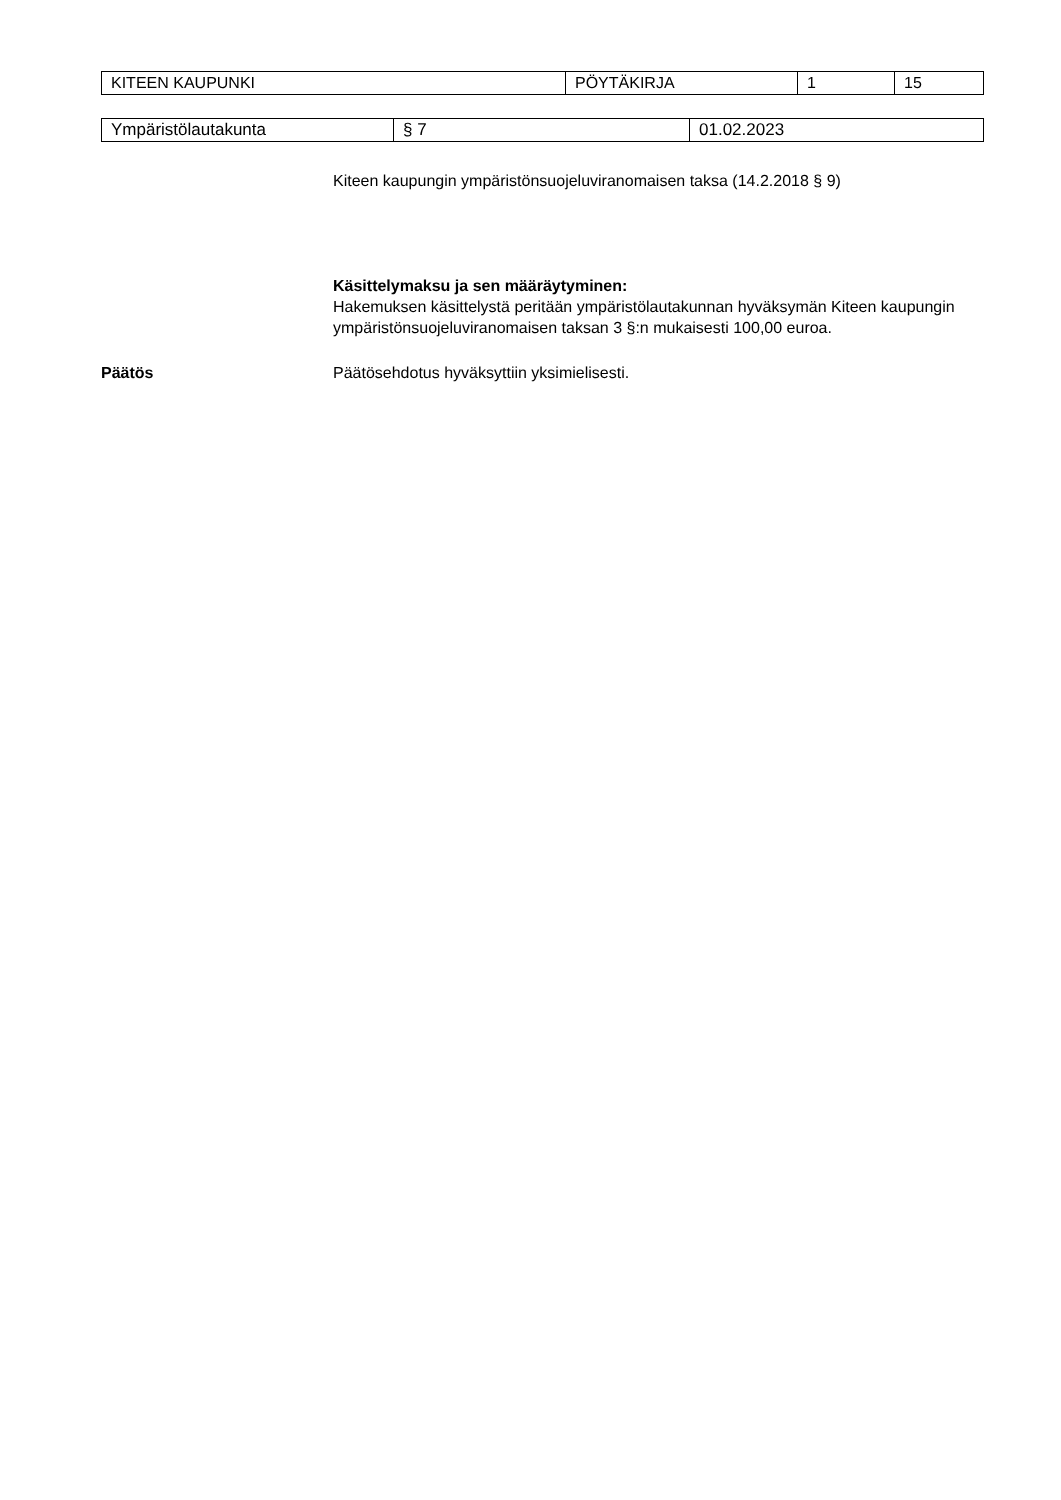| KITEEN KAUPUNKI | PÖYTÄKIRJA | 1 | 15 |
| Ympäristölautakunta | § 7 | 01.02.2023 |
Kiteen kaupungin ympäristönsuojeluviranomaisen taksa (14.2.2018 § 9)
Käsittelymaksu ja sen määräytyminen:
Hakemuksen käsittelystä peritään ympäristölautakunnan hyväksymän Kiteen kaupungin ympäristönsuojeluviranomaisen taksan 3 §:n mukaisesti 100,00 euroa.
Päätös Päätösehdotus hyväksyttiin yksimielisesti.